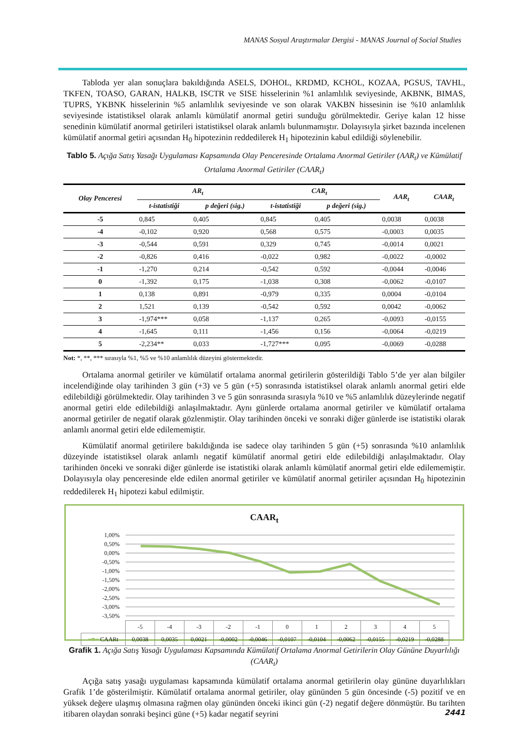MANAS Sosyal Araştırmalar Dergisi - MANAS Journal of Social Studies
Tabloda yer alan sonuçlara bakıldığında ASELS, DOHOL, KRDMD, KCHOL, KOZAA, PGSUS, TAVHL, TKFEN, TOASO, GARAN, HALKB, ISCTR ve SISE hisselerinin %1 anlamlılık seviyesinde, AKBNK, BIMAS, TUPRS, YKBNK hisselerinin %5 anlamlılık seviyesinde ve son olarak VAKBN hissesinin ise %10 anlamlılık seviyesinde istatistiksel olarak anlamlı kümülatif anormal getiri sunduğu görülmektedir. Geriye kalan 12 hisse senedinin kümülatif anormal getirileri istatistiksel olarak anlamlı bulunmamıştır. Dolayısıyla şirket bazında incelenen kümülatif anormal getiri açısından H<sub>0</sub> hipotezinin reddedilerek H<sub>1</sub> hipotezinin kabul edildiği söylenebilir.
Tablo 5. Açığa Satış Yasağı Uygulaması Kapsamında Olay Penceresinde Ortalama Anormal Getiriler (AAR<sub>t</sub>) ve Kümülatif Ortalama Anormal Getiriler (CAAR<sub>t</sub>)
| Olay Penceresi | AR<sub>t</sub> | | CAR<sub>t</sub> | | AAR<sub>t</sub> | CAAR<sub>t</sub> |
| --- | --- | --- | --- | --- | --- | --- |
| | t-istatistiği | p değeri (sig.) | t-istatistiği | p değeri (sig.) | | |
| -5 | 0,845 | 0,405 | 0,845 | 0,405 | 0,0038 | 0,0038 |
| -4 | -0,102 | 0,920 | 0,568 | 0,575 | -0,0003 | 0,0035 |
| -3 | -0,544 | 0,591 | 0,329 | 0,745 | -0,0014 | 0,0021 |
| -2 | -0,826 | 0,416 | -0,022 | 0,982 | -0,0022 | -0,0002 |
| -1 | -1,270 | 0,214 | -0,542 | 0,592 | -0,0044 | -0,0046 |
| 0 | -1,392 | 0,175 | -1,038 | 0,308 | -0,0062 | -0,0107 |
| 1 | 0,138 | 0,891 | -0,979 | 0,335 | 0,0004 | -0,0104 |
| 2 | 1,521 | 0,139 | -0,542 | 0,592 | 0,0042 | -0,0062 |
| 3 | -1,974*** | 0,058 | -1,137 | 0,265 | -0,0093 | -0,0155 |
| 4 | -1,645 | 0,111 | -1,456 | 0,156 | -0,0064 | -0,0219 |
| 5 | -2,234** | 0,033 | -1,727*** | 0,095 | -0,0069 | -0,0288 |
Not: *, **, *** sırasıyla %1, %5 ve %10 anlamlılık düzeyini göstermektedir.
Ortalama anormal getiriler ve kümülatif ortalama anormal getirilerin gösterildiği Tablo 5’de yer alan bilgiler incelendiğinde olay tarihinden 3 gün (+3) ve 5 gün (+5) sonrasında istatistiksel olarak anlamlı anormal getiri elde edilebildiği görülmektedir. Olay tarihinden 3 ve 5 gün sonrasında sırasıyla %10 ve %5 anlamlılık düzeylerinde negatif anormal getiri elde edilebildiği anlaşılmaktadır. Aynı günlerde ortalama anormal getiriler ve kümülatif ortalama anormal getiriler de negatif olarak gözlenmiştir. Olay tarihinden önceki ve sonraki diğer günlerde ise istatistiki olarak anlamlı anormal getiri elde edilememiştir.
Kümülatif anormal getirilere bakıldığında ise sadece olay tarihinden 5 gün (+5) sonrasında %10 anlamlılık düzeyinde istatistiksel olarak anlamlı negatif kümülatif anormal getiri elde edilebildiği anlaşılmaktadır. Olay tarihinden önceki ve sonraki diğer günlerde ise istatistiki olarak anlamlı kümülatif anormal getiri elde edilememiştir. Dolayısıyla olay penceresinde elde edilen anormal getiriler ve kümülatif anormal getiriler açısından H<sub>0</sub> hipotezinin reddedilerek H<sub>1</sub> hipotezi kabul edilmiştir.
CAAR<sub>t</sub>
1,00%
0,50%
0,00%
-0,50%
-1,00%
-1,50%
-2,00%
-2,50%
-3,00%
-3,50%
| | -5 | -4 | -3 | -2 | -1 | 0 | 1 | 2 | 3 | 4 | 5 |
| ━■━ CAARt | 0,0038 | 0,0035 | 0,0021 | -0,0002 | -0,0046 | -0,0107 | -0,0104 | -0,0062 | -0,0155 | -0,0219 | -0,0288 |
Grafik 1. Açığa Satış Yasağı Uygulaması Kapsamında Kümülatif Ortalama Anormal Getirilerin Olay Gününe Duyarlılığı (CAAR<sub>t</sub>)
Açığa satış yasağı uygulaması kapsamında kümülatif ortalama anormal getirilerin olay gününe duyarlılıkları Grafik 1’de gösterilmiştir. Kümülatif ortalama anormal getiriler, olay gününden 5 gün öncesinde (-5) pozitif ve en yüksek değere ulaşmış olmasına rağmen olay gününden önceki ikinci gün (-2) negatif değere dönmüştür. Bu tarihten itibaren olaydan sonraki beşinci güne (+5) kadar negatif seyrini
2441